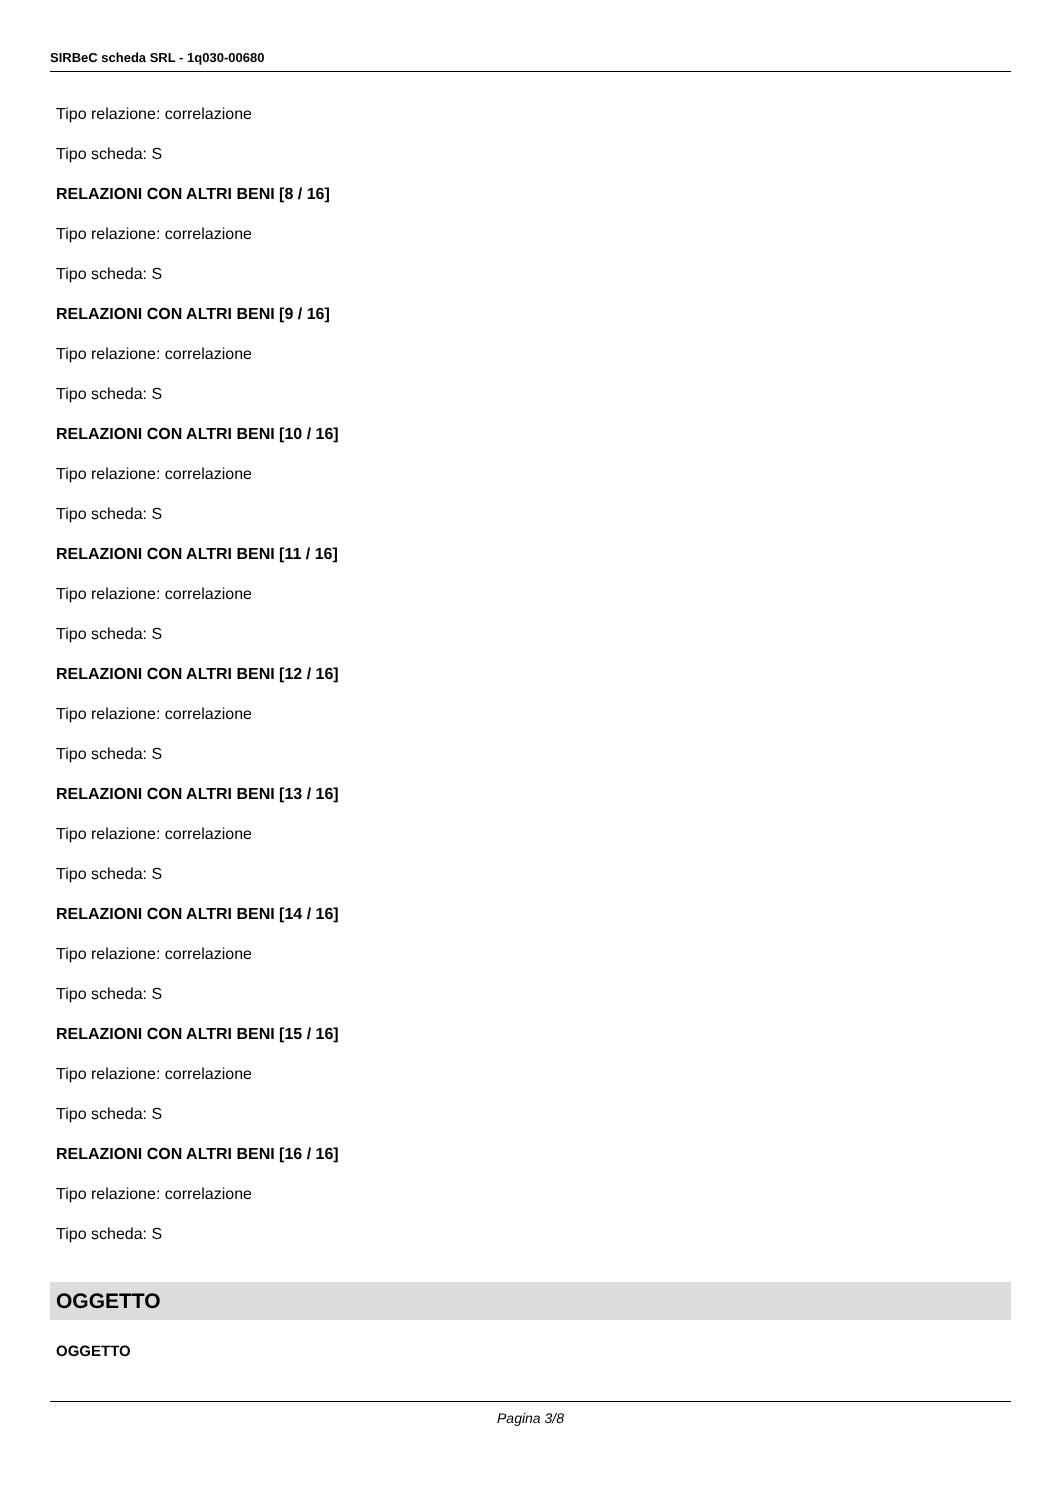SIRBeC scheda SRL - 1q030-00680
Tipo relazione: correlazione
Tipo scheda: S
RELAZIONI CON ALTRI BENI [8 / 16]
Tipo relazione: correlazione
Tipo scheda: S
RELAZIONI CON ALTRI BENI [9 / 16]
Tipo relazione: correlazione
Tipo scheda: S
RELAZIONI CON ALTRI BENI [10 / 16]
Tipo relazione: correlazione
Tipo scheda: S
RELAZIONI CON ALTRI BENI [11 / 16]
Tipo relazione: correlazione
Tipo scheda: S
RELAZIONI CON ALTRI BENI [12 / 16]
Tipo relazione: correlazione
Tipo scheda: S
RELAZIONI CON ALTRI BENI [13 / 16]
Tipo relazione: correlazione
Tipo scheda: S
RELAZIONI CON ALTRI BENI [14 / 16]
Tipo relazione: correlazione
Tipo scheda: S
RELAZIONI CON ALTRI BENI [15 / 16]
Tipo relazione: correlazione
Tipo scheda: S
RELAZIONI CON ALTRI BENI [16 / 16]
Tipo relazione: correlazione
Tipo scheda: S
OGGETTO
OGGETTO
Pagina 3/8